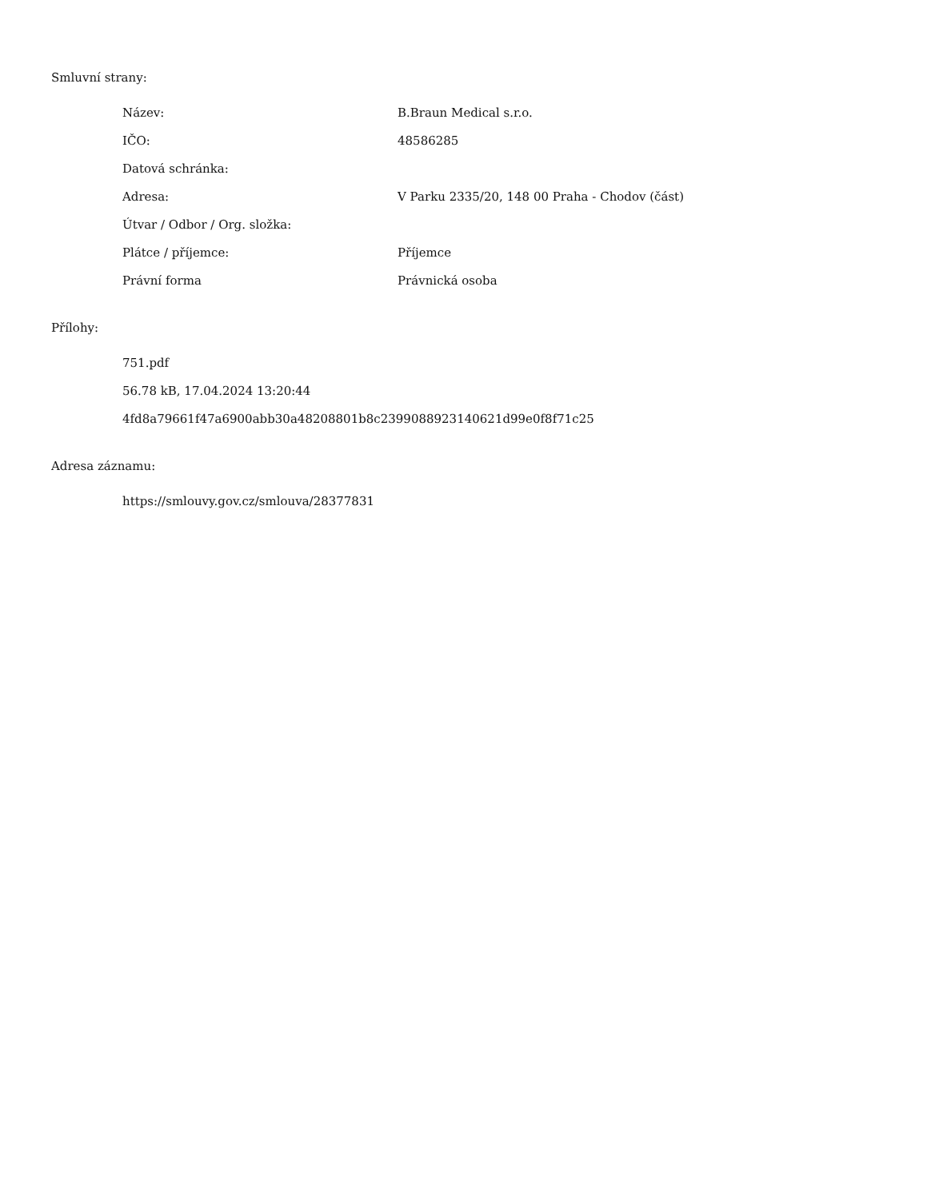Smluvní strany:
| Název: | B.Braun Medical s.r.o. |
| IČO: | 48586285 |
| Datová schránka: | |
| Adresa: | V Parku 2335/20, 148 00 Praha - Chodov (část) |
| Útvar / Odbor / Org. složka: | |
| Plátce / příjemce: | Příjemce |
| Právní forma | Právnická osoba |
Přílohy:
751.pdf
56.78 kB, 17.04.2024 13:20:44
4fd8a79661f47a6900abb30a48208801b8c2399088923140621d99e0f8f71c25
Adresa záznamu:
https://smlouvy.gov.cz/smlouva/28377831